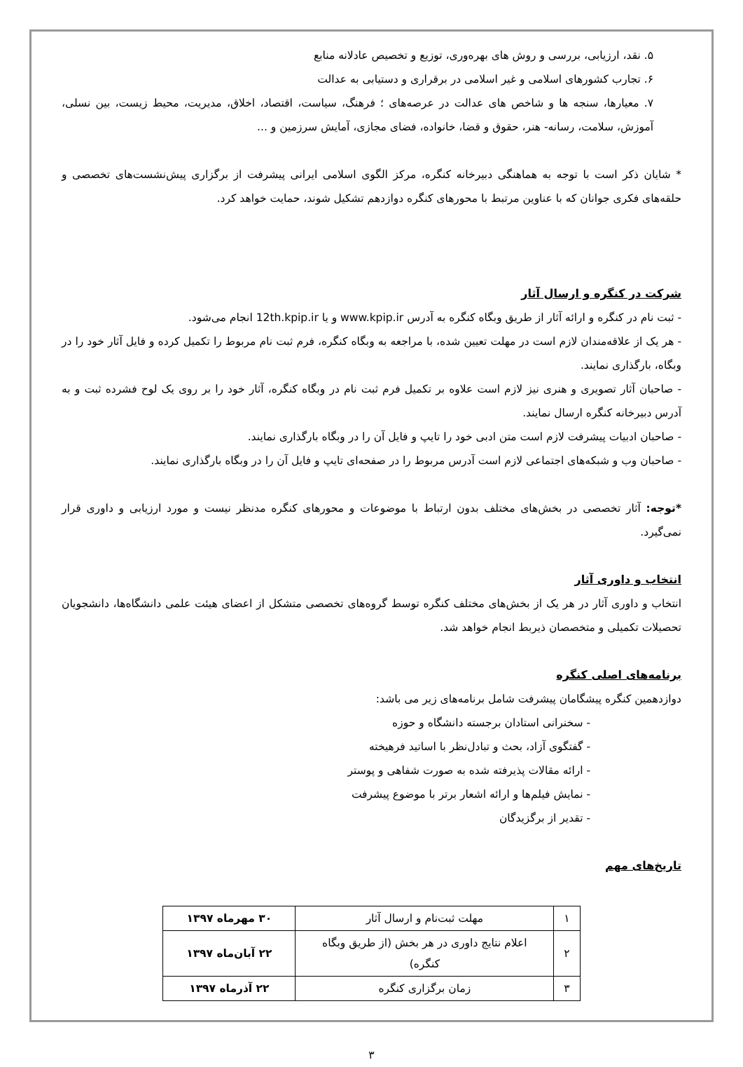۵. نقد، ارزیابی، بررسی و روش های بهره‌وری، توزیع و تخصیص عادلانه منابع
۶. تجارب کشورهای اسلامی و غیر اسلامی در برقراری و دستیابی به عدالت
۷. معیارها، سنجه ها و شاخص های عدالت در عرصه‌های ؛ فرهنگ، سیاست، اقتصاد، اخلاق، مدیریت، محیط زیست، بین نسلی، آموزش، سلامت، رسانه- هنر، حقوق و قضا، خانواده، فضای مجازی، آمایش سرزمین و ...
* شایان ذکر است با توجه به هماهنگی دبیرخانه کنگره، مرکز الگوی اسلامی ایرانی پیشرفت از برگزاری پیش‌نشست‌های تخصصی و حلقه‌های فکری جوانان که با عناوین مرتبط با محورهای کنگره دوازدهم تشکیل شوند، حمایت خواهد کرد.
شرکت در کنگره و ارسال آثار
- ثبت نام در کنگره و ارائه آثار از طریق وبگاه کنگره به آدرس www.kpip.ir و یا 12th.kpip.ir انجام می‌شود.
- هر یک از علاقه‌مندان لازم است در مهلت تعیین شده، با مراجعه به وبگاه کنگره، فرم ثبت نام مربوط را تکمیل کرده و فایل آثار خود را در وبگاه، بارگذاری نمایند.
- صاحبان آثار تصویری و هنری نیز لازم است علاوه بر تکمیل فرم ثبت نام در وبگاه کنگره، آثار خود را بر روی یک لوح فشرده ثبت و به آدرس دبیرخانه کنگره ارسال نمایند.
- صاحبان ادبیات پیشرفت لازم است متن ادبی خود را تایپ و فایل آن را در وبگاه بارگذاری نمایند.
- صاحبان وب و شبکه‌های اجتماعی لازم است آدرس مربوط را در صفحه‌ای تایپ و فایل آن را در وبگاه بارگذاری نمایند.
*توجه: آثار تخصصی در بخش‌های مختلف بدون ارتباط با موضوعات و محورهای کنگره مدنظر نیست و مورد ارزیابی و داوری قرار نمی‌گیرد.
انتخاب و داوری آثار
انتخاب و داوری آثار در هر یک از بخش‌های مختلف کنگره توسط گروه‌های تخصصی متشکل از اعضای هیئت علمی دانشگاه‌ها، دانشجویان تحصیلات تکمیلی و متخصصان ذیربط انجام خواهد شد.
برنامه‌های اصلی کنگره
دوازدهمین کنگره پیشگامان پیشرفت شامل برنامه‌های زیر می باشد:
- سخنرانی استادان برجسته دانشگاه و حوزه
- گفتگوی آزاد، بحث و تبادل‌نظر با اساتید فرهیخته
- ارائه مقالات پذیرفته شده به صورت شفاهی و پوستر
- نمایش فیلم‌ها و ارائه اشعار برتر با موضوع پیشرفت
- تقدیر از برگزیدگان
تاریخ‌های مهم
| ۱ | مهلت ثبت‌نام و ارسال آثار | ۳۰ مهرماه ۱۳۹۷ |
| ۲ | اعلام نتایج داوری در هر بخش (از طریق وبگاه کنگره) | ۲۲ آبان‌ماه ۱۳۹۷ |
| ۳ | زمان برگزاری کنگره | ۲۲ آذرماه ۱۳۹۷ |
۳